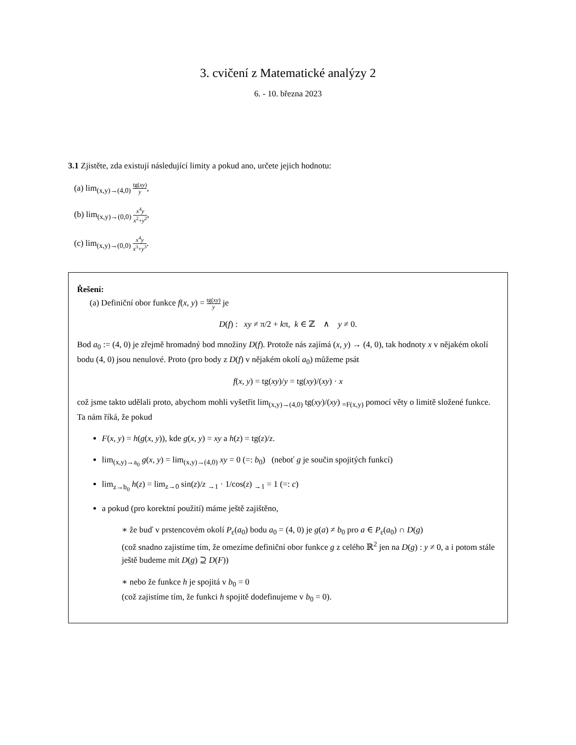3. cvičení z Matematické analýzy 2
6. - 10. března 2023
3.1 Zjistěte, zda existují následující limity a pokud ano, určete jejich hodnotu:
(a) lim<sub>(x,y)→(4,0)</sub> tg(xy) y,
(b) lim<sub>(x,y)→(0,0)</sub> x<sup>4</sup>y x<sup>2</sup>+y<sup>2</sup>,
(c) lim<sub>(x,y)→(0,0)</sub> x<sup>4</sup>y x<sup>3</sup>+y<sup>3</sup>.
Řešení:
(a) Definiční obor funkce f(x, y) = tg(xy) y je
D(f) : xy ≠ π/2 + kπ, k ∈ ℤ ∧ y ≠ 0.
Bod a<sub>0</sub> := (4, 0) je zřejmě hromadný bod množiny D(f). Protože nás zajímá (x, y) → (4, 0), tak hodnoty x v nějakém okolí bodu (4, 0) jsou nenulové. Proto (pro body z D(f) v nějakém okolí a<sub>0</sub>) můžeme psát
f(x, y) = tg(xy)/y = tg(xy)/(xy) · x
což jsme takto udělali proto, abychom mohli vyšetřit lim<sub>(x,y)→(4,0)</sub> tg(xy)/(xy) <sub>=F(x,y)</sub> pomocí věty o limitě složené funkce. Ta nám říká, že pokud
F(x, y) = h(g(x, y)), kde g(x, y) = xy a h(z) = tg(z)/z.
lim<sub>(x,y)→a<sub>0</sub></sub> g(x, y) = lim<sub>(x,y)→(4,0)</sub> xy = 0 (=: b<sub>0</sub>) (neboť g je součin spojitých funkcí)
lim<sub>z→b<sub>0</sub></sub> h(z) = lim<sub>z→0</sub> sin(z)/z <sub>→1</sub> · 1/cos(z) <sub>→1</sub> = 1 (=: c)
a pokud (pro korektní použití) máme ještě zajištěno,
∗ že buď v prstencovém okolí P<sub>ε</sub>(a<sub>0</sub>) bodu a<sub>0</sub> = (4, 0) je g(a) ≠ b<sub>0</sub> pro a ∈ P<sub>ε</sub>(a<sub>0</sub>) ∩ D(g)
(což snadno zajistíme tím, že omezíme definiční obor funkce g z celého ℝ<sup>2</sup> jen na D(g) : y ≠ 0, a i potom stále ještě budeme mít D(g) ⊇ D(F))
∗ nebo že funkce h je spojitá v b<sub>0</sub> = 0
(což zajistíme tím, že funkci h spojitě dodefinujeme v b<sub>0</sub> = 0).